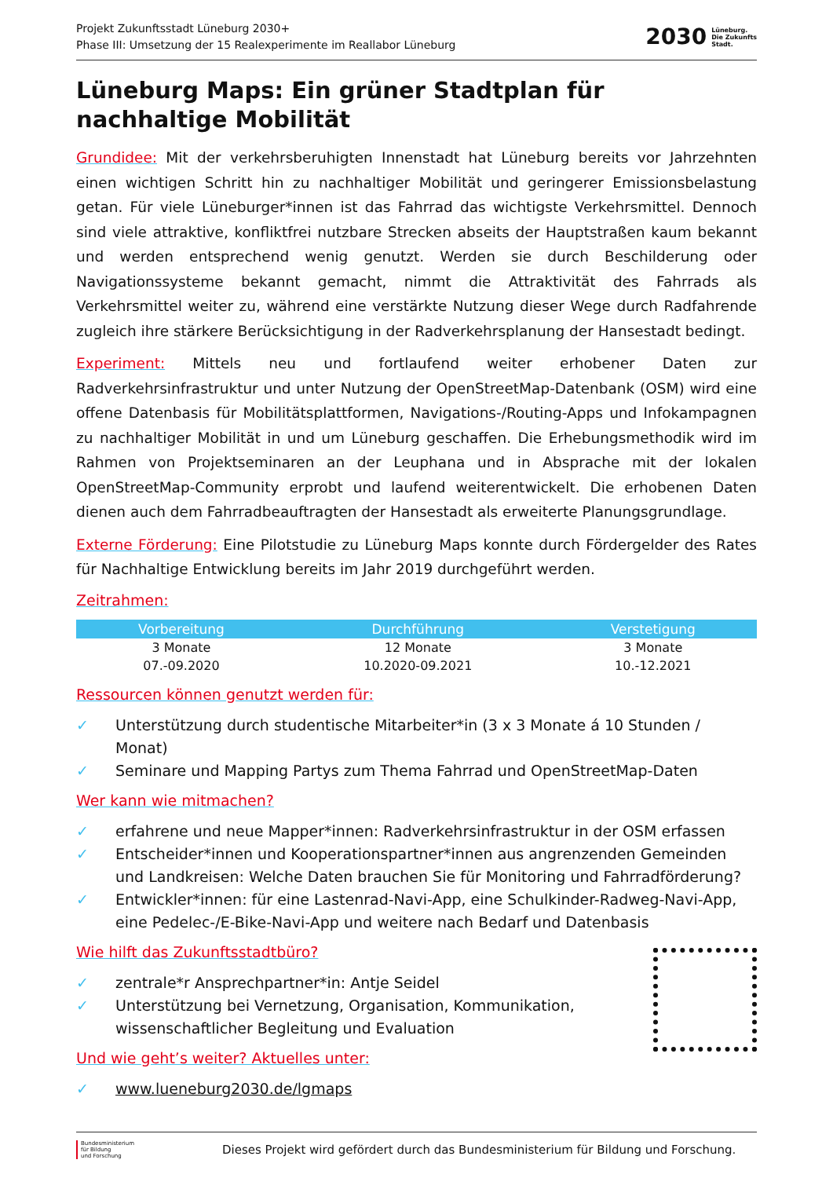Projekt Zukunftsstadt Lüneburg 2030+
Phase III: Umsetzung der 15 Realexperimente im Reallabor Lüneburg
2030
Lüneburg.
Die Zukunfts
Stadt.
Lüneburg Maps: Ein grüner Stadtplan für nachhaltige Mobilität
Grundidee: Mit der verkehrsberuhigten Innenstadt hat Lüneburg bereits vor Jahrzehnten einen wichtigen Schritt hin zu nachhaltiger Mobilität und geringerer Emissionsbelastung getan. Für viele Lüneburger*innen ist das Fahrrad das wichtigste Verkehrsmittel. Dennoch sind viele attraktive, konfliktfrei nutzbare Strecken abseits der Hauptstraßen kaum bekannt und werden entsprechend wenig genutzt. Werden sie durch Beschilderung oder Navigationssysteme bekannt gemacht, nimmt die Attraktivität des Fahrrads als Verkehrsmittel weiter zu, während eine verstärkte Nutzung dieser Wege durch Radfahrende zugleich ihre stärkere Berücksichtigung in der Radverkehrsplanung der Hansestadt bedingt.
Experiment: Mittels neu und fortlaufend weiter erhobener Daten zur Radverkehrsinfrastruktur und unter Nutzung der OpenStreetMap-Datenbank (OSM) wird eine offene Datenbasis für Mobilitätsplattformen, Navigations-/Routing-Apps und Infokampagnen zu nachhaltiger Mobilität in und um Lüneburg geschaffen. Die Erhebungsmethodik wird im Rahmen von Projektseminaren an der Leuphana und in Absprache mit der lokalen OpenStreetMap-Community erprobt und laufend weiterentwickelt. Die erhobenen Daten dienen auch dem Fahrradbeauftragten der Hansestadt als erweiterte Planungsgrundlage.
Externe Förderung: Eine Pilotstudie zu Lüneburg Maps konnte durch Fördergelder des Rates für Nachhaltige Entwicklung bereits im Jahr 2019 durchgeführt werden.
Zeitrahmen:
| Vorbereitung | Durchführung | Verstetigung |
| --- | --- | --- |
| 3 Monate | 12 Monate | 3 Monate |
| 07.-09.2020 | 10.2020-09.2021 | 10.-12.2021 |
Ressourcen können genutzt werden für:
✓ Unterstützung durch studentische Mitarbeiter*in (3 x 3 Monate á 10 Stunden / Monat)
✓ Seminare und Mapping Partys zum Thema Fahrrad und OpenStreetMap-Daten
Wer kann wie mitmachen?
✓ erfahrene und neue Mapper*innen: Radverkehrsinfrastruktur in der OSM erfassen
✓ Entscheider*innen und Kooperationspartner*innen aus angrenzenden Gemeinden und Landkreisen: Welche Daten brauchen Sie für Monitoring und Fahrradförderung?
✓ Entwickler*innen: für eine Lastenrad-Navi-App, eine Schulkinder-Radweg-Navi-App, eine Pedelec-/E-Bike-Navi-App und weitere nach Bedarf und Datenbasis
Wie hilft das Zukunftsstadtbüro?
✓ zentrale*r Ansprechpartner*in: Antje Seidel
✓ Unterstützung bei Vernetzung, Organisation, Kommunikation, wissenschaftlicher Begleitung und Evaluation
Und wie geht’s weiter? Aktuelles unter:
✓ www.lueneburg2030.de/lgmaps
Bundesministerium
für Bildung
und Forschung
Dieses Projekt wird gefördert durch das Bundesministerium für Bildung und Forschung.